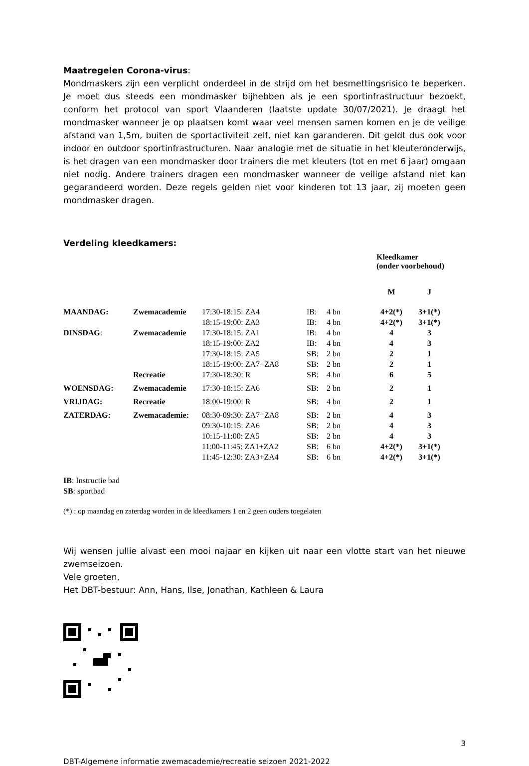Maatregelen Corona-virus:
Mondmaskers zijn een verplicht onderdeel in de strijd om het besmettingsrisico te beperken. Je moet dus steeds een mondmasker bijhebben als je een sportinfrastructuur bezoekt, conform het protocol van sport Vlaanderen (laatste update 30/07/2021). Je draagt het mondmasker wanneer je op plaatsen komt waar veel mensen samen komen en je de veilige afstand van 1,5m, buiten de sportactiviteit zelf, niet kan garanderen. Dit geldt dus ook voor indoor en outdoor sportinfrastructuren. Naar analogie met de situatie in het kleuteronderwijs, is het dragen van een mondmasker door trainers die met kleuters (tot en met 6 jaar) omgaan niet nodig. Andere trainers dragen een mondmasker wanneer de veilige afstand niet kan gegarandeerd worden. Deze regels gelden niet voor kinderen tot 13 jaar, zij moeten geen mondmasker dragen.
Verdeling kleedkamers:
| | | | | | Kleedkamer (onder voorbehoud) | |
| | | | | | M | J |
| MAANDAG: | Zwemacademie | 17:30-18:15: ZA4 | IB: | 4 bn | 4+2(*) | 3+1(*) |
| | | 18:15-19:00: ZA3 | IB: | 4 bn | 4+2(*) | 3+1(*) |
| DINSDAG : | Zwemacademie | 17:30-18:15: ZA1 | IB: | 4 bn | 4 | 3 |
| | | 18:15-19:00: ZA2 | IB: | 4 bn | 4 | 3 |
| | | 17:30-18:15: ZA5 | SB: | 2 bn | 2 | 1 |
| | | 18:15-19:00: ZA7+ZA8 | SB: | 2 bn | 2 | 1 |
| | Recreatie | 17:30-18:30: R | SB: | 4 bn | 6 | 5 |
| WOENSDAG: | Zwemacademie | 17:30-18:15: ZA6 | SB: | 2 bn | 2 | 1 |
| VRIJDAG: | Recreatie | 18:00-19:00: R | SB: | 4 bn | 2 | 1 |
| ZATERDAG: | Zwemacademie: | 08:30-09:30: ZA7+ZA8 | SB: | 2 bn | 4 | 3 |
| | | 09:30-10:15: ZA6 | SB: | 2 bn | 4 | 3 |
| | | 10:15-11:00: ZA5 | SB: | 2 bn | 4 | 3 |
| | | 11:00-11:45: ZA1+ZA2 | SB: | 6 bn | 4+2(*) | 3+1(*) |
| | | 11:45-12:30: ZA3+ZA4 | SB: | 6 bn | 4+2(*) | 3+1(*) |
IB: Instructie bad
SB: sportbad
(*) : op maandag en zaterdag worden in de kleedkamers 1 en 2 geen ouders toegelaten
Wij wensen jullie alvast een mooi najaar en kijken uit naar een vlotte start van het nieuwe zwemseizoen.
Vele groeten,
Het DBT-bestuur: Ann, Hans, Ilse, Jonathan, Kathleen & Laura
3
DBT-Algemene informatie zwemacademie/recreatie seizoen 2021-2022